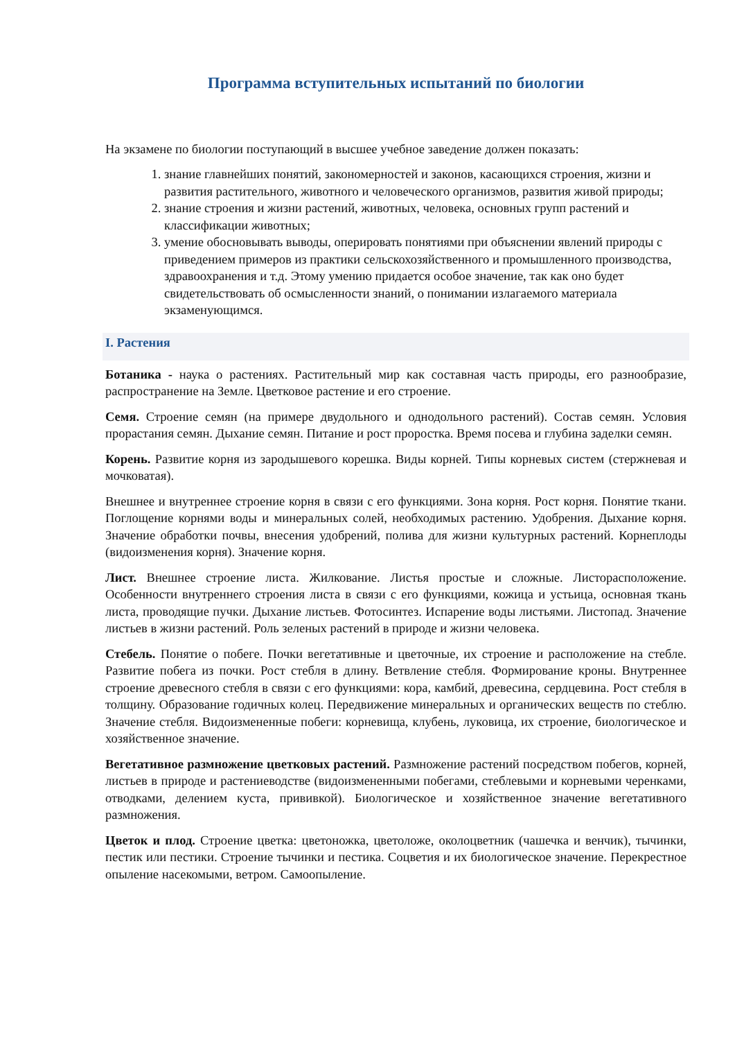Программа вступительных испытаний по биологии
На экзамене по биологии поступающий в высшее учебное заведение должен показать:
1. знание главнейших понятий, закономерностей и законов, касающихся строения, жизни и развития растительного, животного и человеческого организмов, развития живой природы;
2. знание строения и жизни растений, животных, человека, основных групп растений и классификации животных;
3. умение обосновывать выводы, оперировать понятиями при объяснении явлений природы с приведением примеров из практики сельскохозяйственного и промышленного производства, здравоохранения и т.д. Этому умению придается особое значение, так как оно будет свидетельствовать об осмысленности знаний, о понимании излагаемого материала экзаменующимся.
I. Растения
Ботаника - наука о растениях. Растительный мир как составная часть природы, его разнообразие, распространение на Земле. Цветковое растение и его строение.
Семя. Строение семян (на примере двудольного и однодольного растений). Состав семян. Условия прорастания семян. Дыхание семян. Питание и рост проростка. Время посева и глубина заделки семян.
Корень. Развитие корня из зародышевого корешка. Виды корней. Типы корневых систем (стержневая и мочковатая).
Внешнее и внутреннее строение корня в связи с его функциями. Зона корня. Рост корня. Понятие ткани. Поглощение корнями воды и минеральных солей, необходимых растению. Удобрения. Дыхание корня. Значение обработки почвы, внесения удобрений, полива для жизни культурных растений. Корнеплоды (видоизменения корня). Значение корня.
Лист. Внешнее строение листа. Жилкование. Листья простые и сложные. Листорасположение. Особенности внутреннего строения листа в связи с его функциями, кожица и устьица, основная ткань листа, проводящие пучки. Дыхание листьев. Фотосинтез. Испарение воды листьями. Листопад. Значение листьев в жизни растений. Роль зеленых растений в природе и жизни человека.
Стебель. Понятие о побеге. Почки вегетативные и цветочные, их строение и расположение на стебле. Развитие побега из почки. Рост стебля в длину. Ветвление стебля. Формирование кроны. Внутреннее строение древесного стебля в связи с его функциями: кора, камбий, древесина, сердцевина. Рост стебля в толщину. Образование годичных колец. Передвижение минеральных и органических веществ по стеблю. Значение стебля. Видоизмененные побеги: корневища, клубень, луковица, их строение, биологическое и хозяйственное значение.
Вегетативное размножение цветковых растений. Размножение растений посредством побегов, корней, листьев в природе и растениеводстве (видоизмененными побегами, стеблевыми и корневыми черенками, отводками, делением куста, прививкой). Биологическое и хозяйственное значение вегетативного размножения.
Цветок и плод. Строение цветка: цветоножка, цветоложе, околоцветник (чашечка и венчик), тычинки, пестик или пестики. Строение тычинки и пестика. Соцветия и их биологическое значение. Перекрестное опыление насекомыми, ветром. Самоопыление.